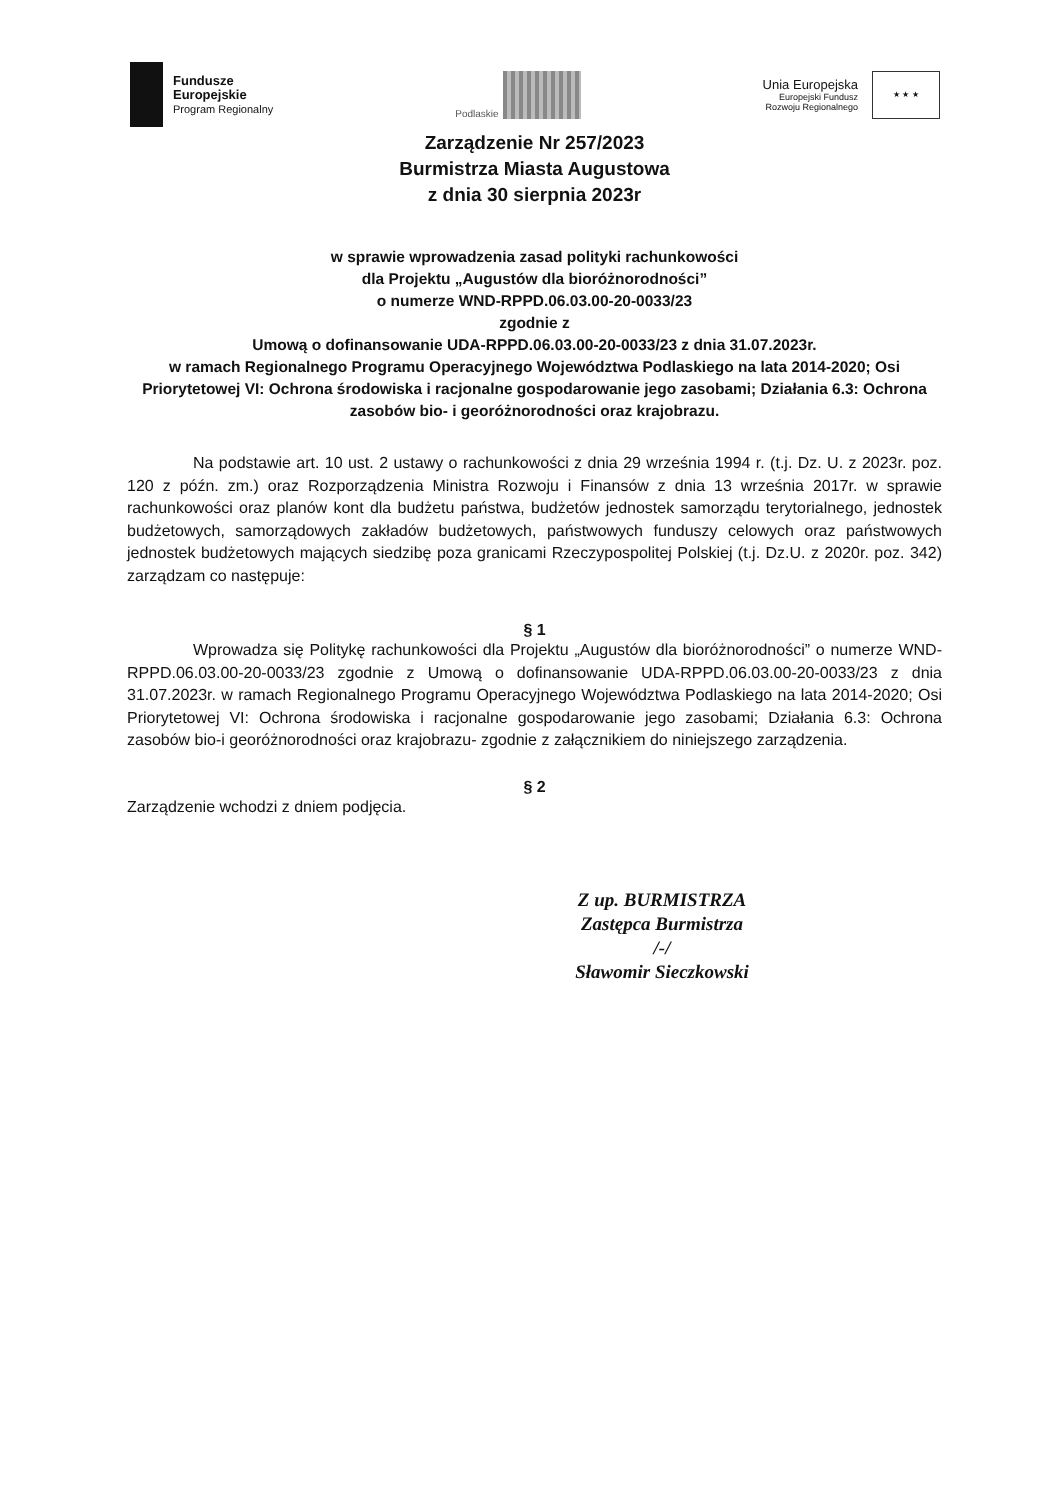Fundusze
Europejskie
Program Regionalny
Podlaskie
Unia Europejska
Europejski Fundusz
Rozwoju Regionalnego
★ ★ ★
Zarządzenie Nr 257/2023
Burmistrza Miasta Augustowa
z dnia 30 sierpnia 2023r
w sprawie wprowadzenia zasad polityki rachunkowości
dla Projektu „Augustów dla bioróżnorodności”
o numerze WND-RPPD.06.03.00-20-0033/23
zgodnie z
Umową o dofinansowanie UDA-RPPD.06.03.00-20-0033/23 z dnia 31.07.2023r.
w ramach Regionalnego Programu Operacyjnego Województwa Podlaskiego na lata 2014-2020; Osi Priorytetowej VI: Ochrona środowiska i racjonalne gospodarowanie jego zasobami; Działania 6.3: Ochrona zasobów bio- i georóżnorodności oraz krajobrazu.
Na podstawie art. 10 ust. 2 ustawy o rachunkowości z dnia 29 września 1994 r. (t.j. Dz. U. z 2023r. poz. 120 z późn. zm.) oraz Rozporządzenia Ministra Rozwoju i Finansów z dnia 13 września 2017r. w sprawie rachunkowości oraz planów kont dla budżetu państwa, budżetów jednostek samorządu terytorialnego, jednostek budżetowych, samorządowych zakładów budżetowych, państwowych funduszy celowych oraz państwowych jednostek budżetowych mających siedzibę poza granicami Rzeczypospolitej Polskiej (t.j. Dz.U. z 2020r. poz. 342) zarządzam co następuje:
§ 1
Wprowadza się Politykę rachunkowości dla Projektu „Augustów dla bioróżnorodności” o numerze WND-RPPD.06.03.00-20-0033/23 zgodnie z Umową o dofinansowanie UDA-RPPD.06.03.00-20-0033/23 z dnia 31.07.2023r. w ramach Regionalnego Programu Operacyjnego Województwa Podlaskiego na lata 2014-2020; Osi Priorytetowej VI: Ochrona środowiska i racjonalne gospodarowanie jego zasobami; Działania 6.3: Ochrona zasobów bio-i georóżnorodności oraz krajobrazu- zgodnie z załącznikiem do niniejszego zarządzenia.
§ 2
Zarządzenie wchodzi z dniem podjęcia.
Z up. BURMISTRZA
Zastępca Burmistrza
/-/
Sławomir Sieczkowski